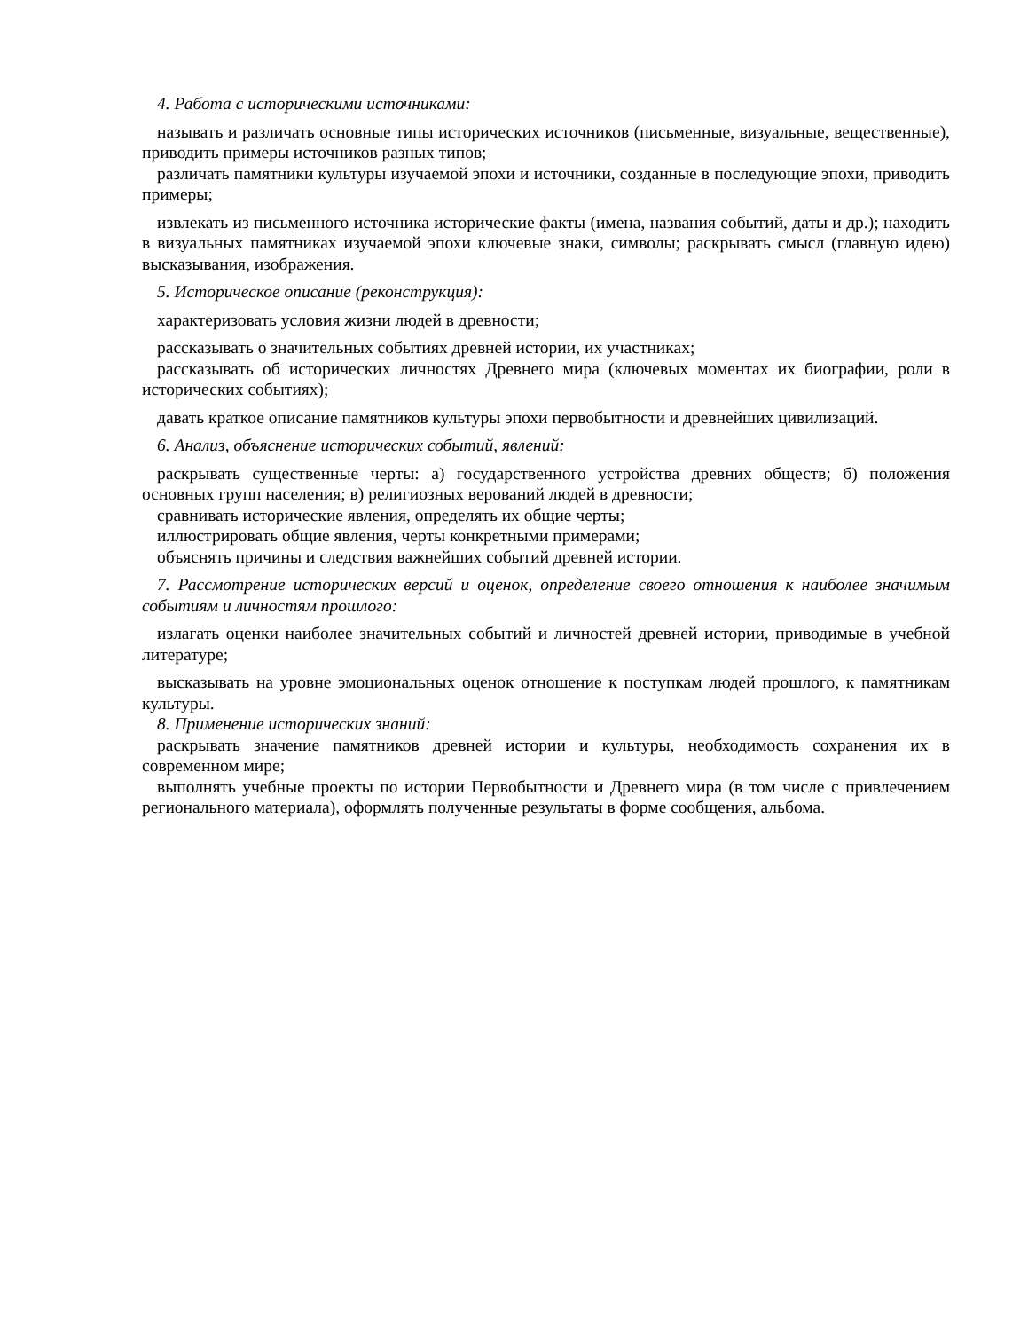4. Работа с историческими источниками:
называть и различать основные типы исторических источников (письменные, визуальные, вещественные), приводить примеры источников разных типов;
различать памятники культуры изучаемой эпохи и источники, созданные в последующие эпохи, приводить примеры;
извлекать из письменного источника исторические факты (имена, названия событий, даты и др.); находить в визуальных памятниках изучаемой эпохи ключевые знаки, символы; раскрывать смысл (главную идею) высказывания, изображения.
5. Историческое описание (реконструкция):
характеризовать условия жизни людей в древности;
рассказывать о значительных событиях древней истории, их участниках;
рассказывать об исторических личностях Древнего мира (ключевых моментах их биографии, роли в исторических событиях);
давать краткое описание памятников культуры эпохи первобытности и древнейших цивилизаций.
6. Анализ, объяснение исторических событий, явлений:
раскрывать существенные черты: а) государственного устройства древних обществ; б) положения основных групп населения; в) религиозных верований людей в древности;
сравнивать исторические явления, определять их общие черты;
иллюстрировать общие явления, черты конкретными примерами;
объяснять причины и следствия важнейших событий древней истории.
7. Рассмотрение исторических версий и оценок, определение своего отношения к наиболее значимым событиям и личностям прошлого:
излагать оценки наиболее значительных событий и личностей древней истории, приводимые в учебной литературе;
высказывать на уровне эмоциональных оценок отношение к поступкам людей прошлого, к памятникам культуры.
8. Применение исторических знаний:
раскрывать значение памятников древней истории и культуры, необходимость сохранения их в современном мире;
выполнять учебные проекты по истории Первобытности и Древнего мира (в том числе с привлечением регионального материала), оформлять полученные результаты в форме сообщения, альбома.